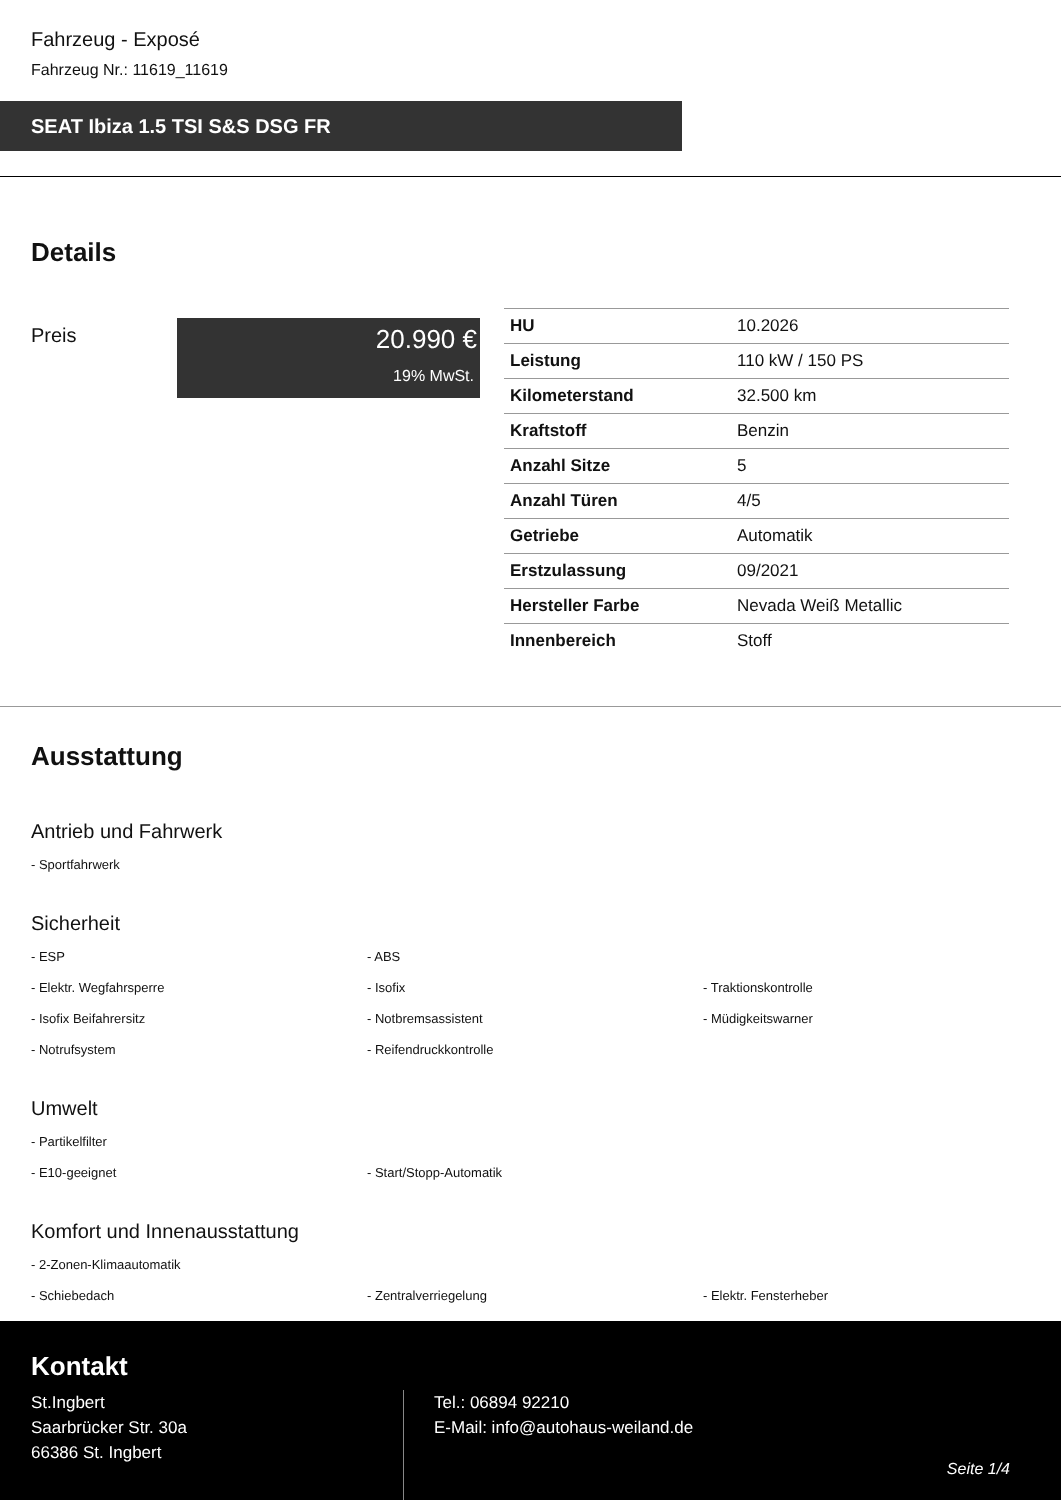Fahrzeug - Exposé
Fahrzeug Nr.: 11619_11619
SEAT Ibiza 1.5 TSI S&S DSG FR
Details
Preis
20.990 €
19% MwSt.
| HU | 10.2026 |
| Leistung | 110 kW / 150 PS |
| Kilometerstand | 32.500 km |
| Kraftstoff | Benzin |
| Anzahl Sitze | 5 |
| Anzahl Türen | 4/5 |
| Getriebe | Automatik |
| Erstzulassung | 09/2021 |
| Hersteller Farbe | Nevada Weiß Metallic |
| Innenbereich | Stoff |
Ausstattung
Antrieb und Fahrwerk
- Sportfahrwerk
Sicherheit
- ESP
- ABS
- Elektr. Wegfahrsperre
- Isofix
- Traktionskontrolle
- Isofix Beifahrersitz
- Notbremsassistent
- Müdigkeitswarner
- Notrufsystem
- Reifendruckkontrolle
Umwelt
- Partikelfilter
- E10-geeignet
- Start/Stopp-Automatik
Komfort und Innenausstattung
- 2-Zonen-Klimaautomatik
- Schiebedach
- Zentralverriegelung
- Elektr. Fensterheber
Kontakt
St.Ingbert
Saarbrücker Str. 30a
66386 St. Ingbert
Tel.: 06894 92210
E-Mail: info@autohaus-weiland.de
Seite 1/4